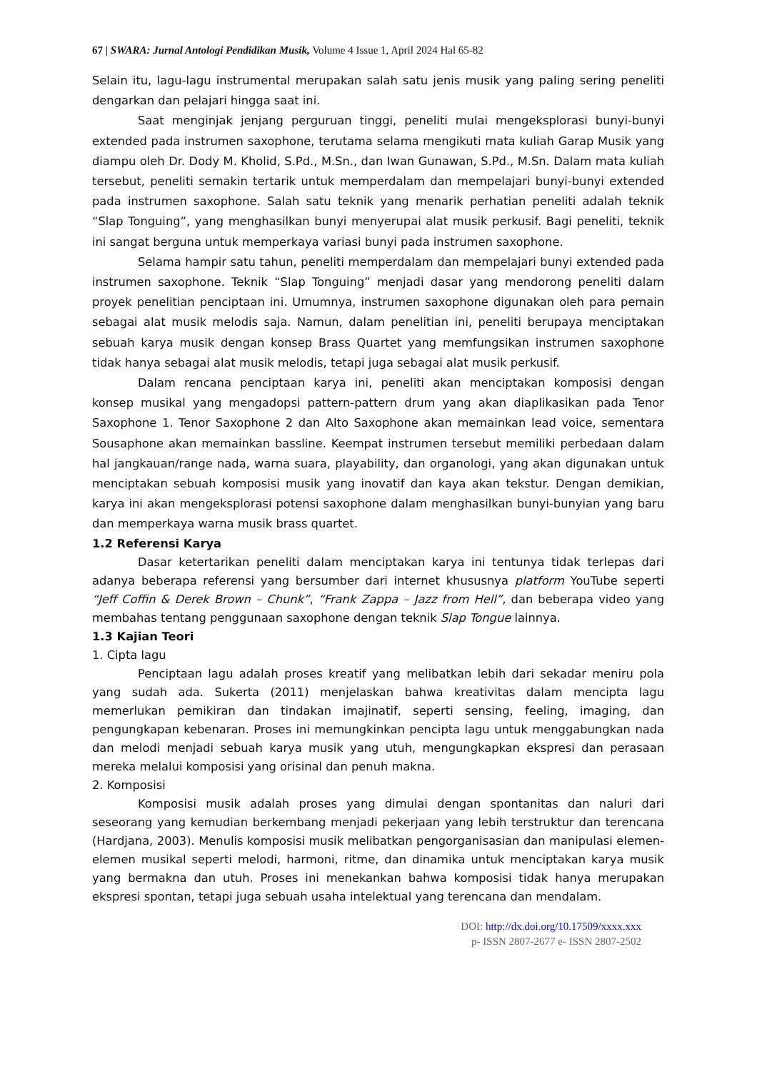67 | SWARA: Jurnal Antologi Pendidikan Musik, Volume 4 Issue 1, April 2024 Hal 65-82
Selain itu, lagu-lagu instrumental merupakan salah satu jenis musik yang paling sering peneliti dengarkan dan pelajari hingga saat ini.
Saat menginjak jenjang perguruan tinggi, peneliti mulai mengeksplorasi bunyi-bunyi extended pada instrumen saxophone, terutama selama mengikuti mata kuliah Garap Musik yang diampu oleh Dr. Dody M. Kholid, S.Pd., M.Sn., dan Iwan Gunawan, S.Pd., M.Sn. Dalam mata kuliah tersebut, peneliti semakin tertarik untuk memperdalam dan mempelajari bunyi-bunyi extended pada instrumen saxophone. Salah satu teknik yang menarik perhatian peneliti adalah teknik “Slap Tonguing”, yang menghasilkan bunyi menyerupai alat musik perkusif. Bagi peneliti, teknik ini sangat berguna untuk memperkaya variasi bunyi pada instrumen saxophone.
Selama hampir satu tahun, peneliti memperdalam dan mempelajari bunyi extended pada instrumen saxophone. Teknik “Slap Tonguing” menjadi dasar yang mendorong peneliti dalam proyek penelitian penciptaan ini. Umumnya, instrumen saxophone digunakan oleh para pemain sebagai alat musik melodis saja. Namun, dalam penelitian ini, peneliti berupaya menciptakan sebuah karya musik dengan konsep Brass Quartet yang memfungsikan instrumen saxophone tidak hanya sebagai alat musik melodis, tetapi juga sebagai alat musik perkusif.
Dalam rencana penciptaan karya ini, peneliti akan menciptakan komposisi dengan konsep musikal yang mengadopsi pattern-pattern drum yang akan diaplikasikan pada Tenor Saxophone 1. Tenor Saxophone 2 dan Alto Saxophone akan memainkan lead voice, sementara Sousaphone akan memainkan bassline. Keempat instrumen tersebut memiliki perbedaan dalam hal jangkauan/range nada, warna suara, playability, dan organologi, yang akan digunakan untuk menciptakan sebuah komposisi musik yang inovatif dan kaya akan tekstur. Dengan demikian, karya ini akan mengeksplorasi potensi saxophone dalam menghasilkan bunyi-bunyian yang baru dan memperkaya warna musik brass quartet.
1.2 Referensi Karya
Dasar ketertarikan peneliti dalam menciptakan karya ini tentunya tidak terlepas dari adanya beberapa referensi yang bersumber dari internet khususnya platform YouTube seperti “Jeff Coffin & Derek Brown – Chunk”, “Frank Zappa – Jazz from Hell”, dan beberapa video yang membahas tentang penggunaan saxophone dengan teknik Slap Tongue lainnya.
1.3 Kajian Teori
1. Cipta lagu
Penciptaan lagu adalah proses kreatif yang melibatkan lebih dari sekadar meniru pola yang sudah ada. Sukerta (2011) menjelaskan bahwa kreativitas dalam mencipta lagu memerlukan pemikiran dan tindakan imajinatif, seperti sensing, feeling, imaging, dan pengungkapan kebenaran. Proses ini memungkinkan pencipta lagu untuk menggabungkan nada dan melodi menjadi sebuah karya musik yang utuh, mengungkapkan ekspresi dan perasaan mereka melalui komposisi yang orisinal dan penuh makna.
2. Komposisi
Komposisi musik adalah proses yang dimulai dengan spontanitas dan naluri dari seseorang yang kemudian berkembang menjadi pekerjaan yang lebih terstruktur dan terencana (Hardjana, 2003). Menulis komposisi musik melibatkan pengorganisasian dan manipulasi elemen-elemen musikal seperti melodi, harmoni, ritme, dan dinamika untuk menciptakan karya musik yang bermakna dan utuh. Proses ini menekankan bahwa komposisi tidak hanya merupakan ekspresi spontan, tetapi juga sebuah usaha intelektual yang terencana dan mendalam.
DOI: http://dx.doi.org/10.17509/xxxx.xxx
p- ISSN 2807-2677 e- ISSN 2807-2502